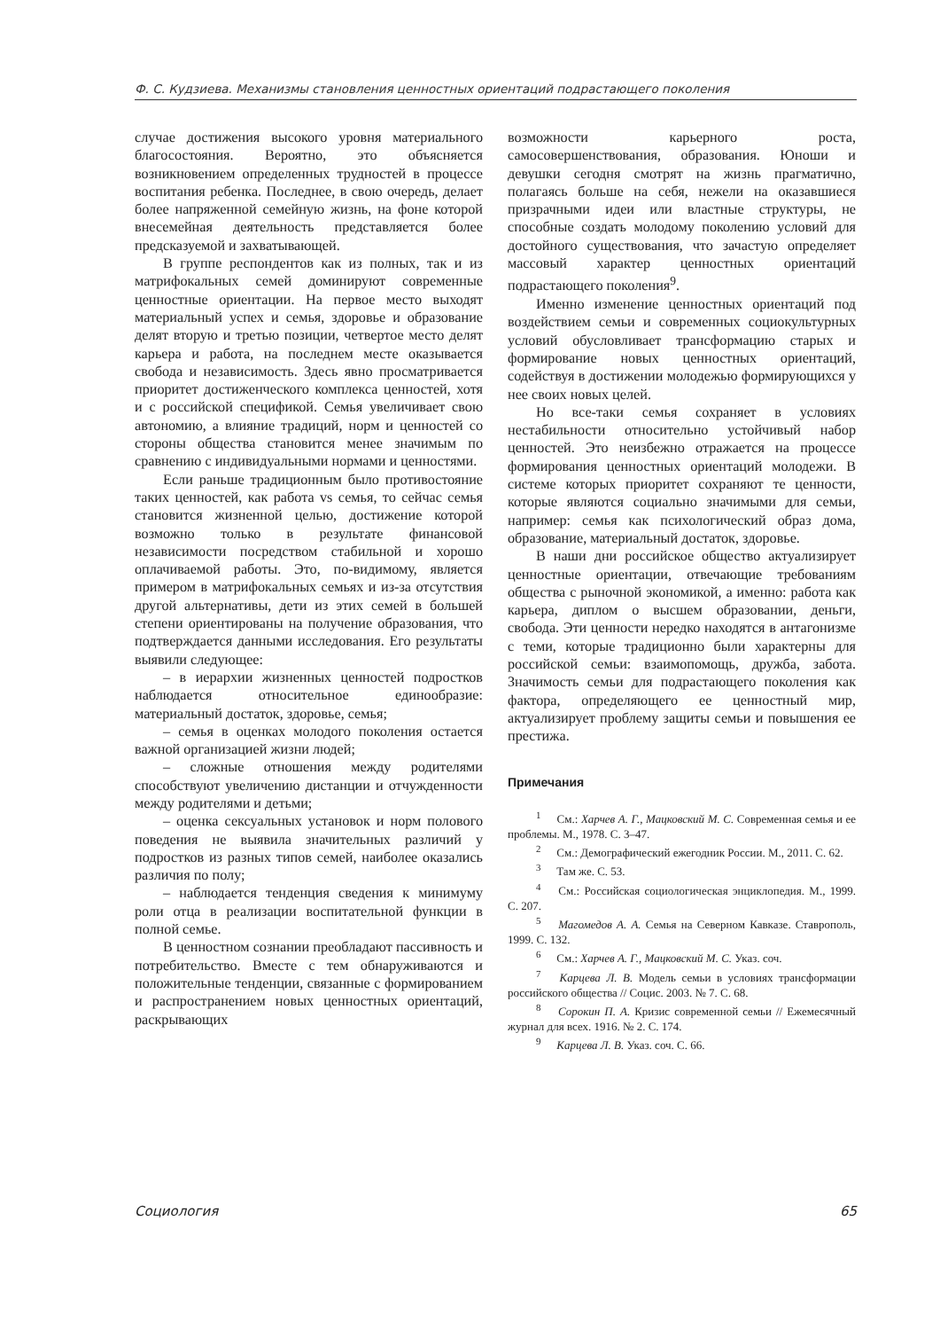Ф. С. Кудзиева. Механизмы становления ценностных ориентаций подрастающего поколения
случае достижения высокого уровня материального благосостояния. Вероятно, это объясняется возникновением определенных трудностей в процессе воспитания ребенка. Последнее, в свою очередь, делает более напряженной семейную жизнь, на фоне которой внесемейная деятельность представляется более предсказуемой и захватывающей.
В группе респондентов как из полных, так и из матрифокальных семей доминируют современные ценностные ориентации. На первое место выходят материальный успех и семья, здоровье и образование делят вторую и третью позиции, четвертое место делят карьера и работа, на последнем месте оказывается свобода и независимость. Здесь явно просматривается приоритет достиженческого комплекса ценностей, хотя и с российской спецификой. Семья увеличивает свою автономию, а влияние традиций, норм и ценностей со стороны общества становится менее значимым по сравнению с индивидуальными нормами и ценностями.
Если раньше традиционным было противостояние таких ценностей, как работа vs семья, то сейчас семья становится жизненной целью, достижение которой возможно только в результате финансовой независимости посредством стабильной и хорошо оплачиваемой работы. Это, по-видимому, является примером в матрифокальных семьях и из-за отсутствия другой альтернативы, дети из этих семей в большей степени ориентированы на получение образования, что подтверждается данными исследования. Его результаты выявили следующее:
– в иерархии жизненных ценностей подростков наблюдается относительное единообразие: материальный достаток, здоровье, семья;
– семья в оценках молодого поколения остается важной организацией жизни людей;
– сложные отношения между родителями способствуют увеличению дистанции и отчужденности между родителями и детьми;
– оценка сексуальных установок и норм полового поведения не выявила значительных различий у подростков из разных типов семей, наиболее оказались различия по полу;
– наблюдается тенденция сведения к минимуму роли отца в реализации воспитательной функции в полной семье.
В ценностном сознании преобладают пассивность и потребительство. Вместе с тем обнаруживаются и положительные тенденции, связанные с формированием и распространением новых ценностных ориентаций, раскрывающих
возможности карьерного роста, самосовершенствования, образования. Юноши и девушки сегодня смотрят на жизнь прагматично, полагаясь больше на себя, нежели на оказавшиеся призрачными идеи или властные структуры, не способные создать молодому поколению условий для достойного существования, что зачастую определяет массовый характер ценностных ориентаций подрастающего поколения<sup>9</sup>.
Именно изменение ценностных ориентаций под воздействием семьи и современных социокультурных условий обусловливает трансформацию старых и формирование новых ценностных ориентаций, содействуя в достижении молодежью формирующихся у нее своих новых целей.
Но все-таки семья сохраняет в условиях нестабильности относительно устойчивый набор ценностей. Это неизбежно отражается на процессе формирования ценностных ориентаций молодежи. В системе которых приоритет сохраняют те ценности, которые являются социально значимыми для семьи, например: семья как психологический образ дома, образование, материальный достаток, здоровье.
В наши дни российское общество актуализирует ценностные ориентации, отвечающие требованиям общества с рыночной экономикой, а именно: работа как карьера, диплом о высшем образовании, деньги, свобода. Эти ценности нередко находятся в антагонизме с теми, которые традиционно были характерны для российской семьи: взаимопомощь, дружба, забота. Значимость семьи для подрастающего поколения как фактора, определяющего ее ценностный мир, актуализирует проблему защиты семьи и повышения ее престижа.
Примечания
<sup>1</sup> См.: Харчев А. Г., Мацковский М. С. Современная семья и ее проблемы. М., 1978. С. 3–47.
<sup>2</sup> См.: Демографический ежегодник России. М., 2011. С. 62.
<sup>3</sup> Там же. С. 53.
<sup>4</sup> См.: Российская социологическая энциклопедия. М., 1999. С. 207.
<sup>5</sup> Магомедов А. А. Семья на Северном Кавказе. Ставрополь, 1999. С. 132.
<sup>6</sup> См.: Харчев А. Г., Мацковский М. С. Указ. соч.
<sup>7</sup> Карцева Л. В. Модель семьи в условиях трансформации российского общества // Социс. 2003. № 7. С. 68.
<sup>8</sup> Сорокин П. А. Кризис современной семьи // Ежемесячный журнал для всех. 1916. № 2. С. 174.
<sup>9</sup> Карцева Л. В. Указ. соч. С. 66.
Социология 65